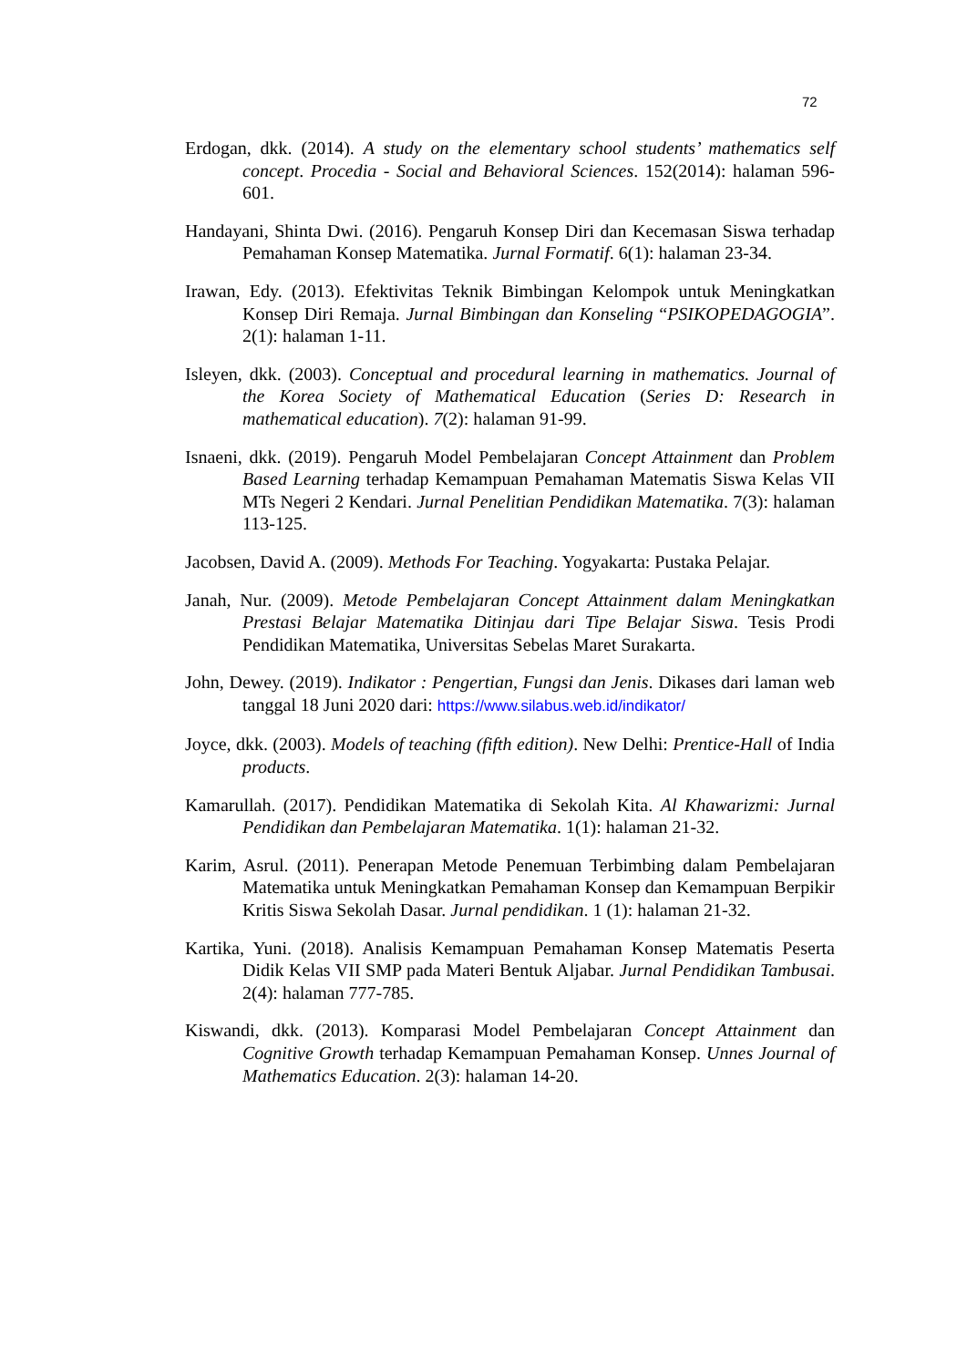72
Erdogan, dkk. (2014). A study on the elementary school students’ mathematics self concept. Procedia - Social and Behavioral Sciences. 152(2014): halaman 596-601.
Handayani, Shinta Dwi. (2016). Pengaruh Konsep Diri dan Kecemasan Siswa terhadap Pemahaman Konsep Matematika. Jurnal Formatif. 6(1): halaman 23-34.
Irawan, Edy. (2013). Efektivitas Teknik Bimbingan Kelompok untuk Meningkatkan Konsep Diri Remaja. Jurnal Bimbingan dan Konseling “PSIKOPEDAGOGIA”. 2(1): halaman 1-11.
Isleyen, dkk. (2003). Conceptual and procedural learning in mathematics. Journal of the Korea Society of Mathematical Education (Series D: Research in mathematical education). 7(2): halaman 91-99.
Isnaeni, dkk. (2019). Pengaruh Model Pembelajaran Concept Attainment dan Problem Based Learning terhadap Kemampuan Pemahaman Matematis Siswa Kelas VII MTs Negeri 2 Kendari. Jurnal Penelitian Pendidikan Matematika. 7(3): halaman 113-125.
Jacobsen, David A. (2009). Methods For Teaching. Yogyakarta: Pustaka Pelajar.
Janah, Nur. (2009). Metode Pembelajaran Concept Attainment dalam Meningkatkan Prestasi Belajar Matematika Ditinjau dari Tipe Belajar Siswa. Tesis Prodi Pendidikan Matematika, Universitas Sebelas Maret Surakarta.
John, Dewey. (2019). Indikator : Pengertian, Fungsi dan Jenis. Dikases dari laman web tanggal 18 Juni 2020 dari: https://www.silabus.web.id/indikator/
Joyce, dkk. (2003). Models of teaching (fifth edition). New Delhi: Prentice-Hall of India products.
Kamarullah. (2017). Pendidikan Matematika di Sekolah Kita. Al Khawarizmi: Jurnal Pendidikan dan Pembelajaran Matematika. 1(1): halaman 21-32.
Karim, Asrul. (2011). Penerapan Metode Penemuan Terbimbing dalam Pembelajaran Matematika untuk Meningkatkan Pemahaman Konsep dan Kemampuan Berpikir Kritis Siswa Sekolah Dasar. Jurnal pendidikan. 1 (1): halaman 21-32.
Kartika, Yuni. (2018). Analisis Kemampuan Pemahaman Konsep Matematis Peserta Didik Kelas VII SMP pada Materi Bentuk Aljabar. Jurnal Pendidikan Tambusai. 2(4): halaman 777-785.
Kiswandi, dkk. (2013). Komparasi Model Pembelajaran Concept Attainment dan Cognitive Growth terhadap Kemampuan Pemahaman Konsep. Unnes Journal of Mathematics Education. 2(3): halaman 14-20.